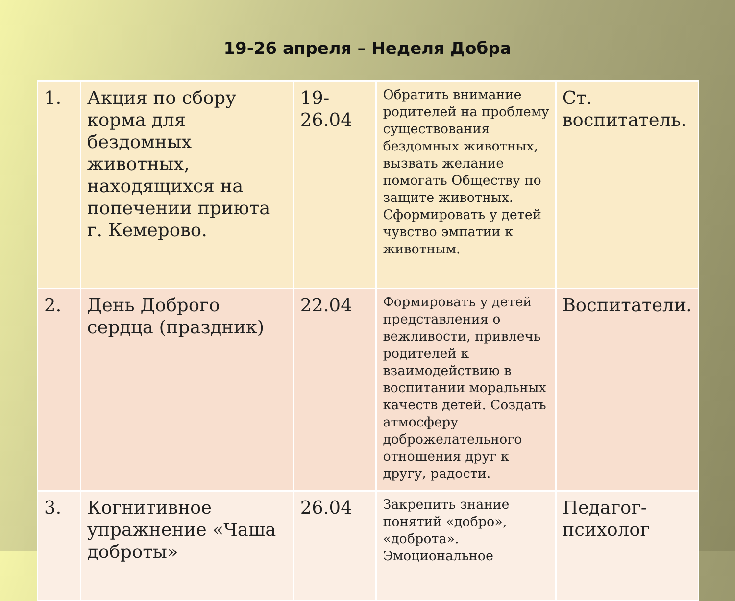19-26 апреля – Неделя Добра
| 1. | Акция по сбору корма для бездомных животных, находящихся на попечении приюта г. Кемерово. | 19-26.04 | Обратить внимание родителей на проблему существования бездомных животных, вызвать желание помогать Обществу по защите животных. Сформировать у детей чувство эмпатии к животным. | Ст. воспитатель. |
| 2. | День Доброго сердца (праздник) | 22.04 | Формировать у детей представления о вежливости, привлечь родителей к взаимодействию в воспитании моральных качеств детей. Создать атмосферу доброжелательного отношения друг к другу, радости. | Воспитатели. |
| 3. | Когнитивное упражнение «Чаша доброты» | 26.04 | Закрепить знание понятий «добро», «доброта». Эмоциональное | Педагог-психолог |